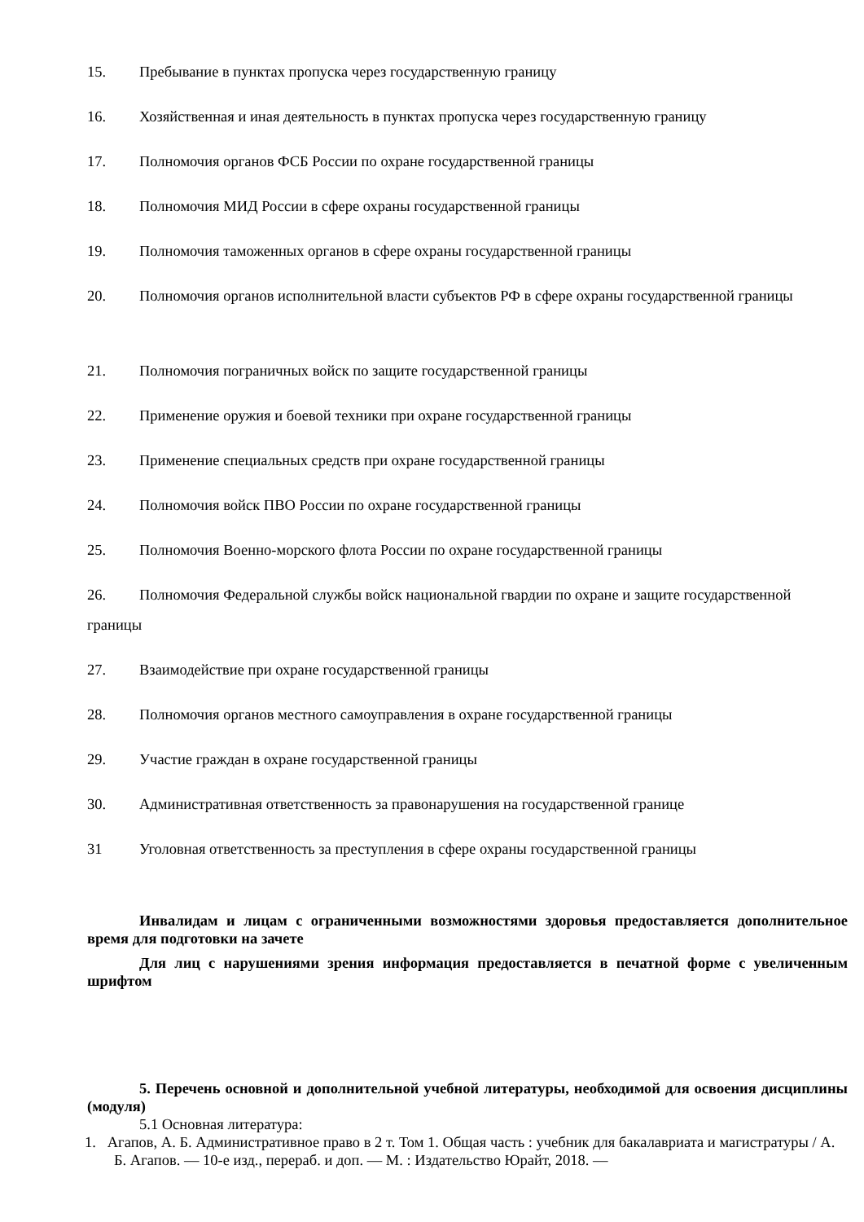15. Пребывание в пунктах пропуска через государственную границу
16. Хозяйственная и иная деятельность в пунктах пропуска через государственную границу
17. Полномочия органов ФСБ России по охране государственной границы
18. Полномочия МИД России в сфере охраны государственной границы
19. Полномочия таможенных органов в сфере охраны государственной границы
20. Полномочия органов исполнительной власти субъектов РФ в сфере охраны государственной границы
21. Полномочия пограничных войск по защите государственной границы
22. Применение оружия и боевой техники при охране государственной границы
23. Применение специальных средств при охране государственной границы
24. Полномочия войск ПВО России по охране государственной границы
25. Полномочия Военно-морского флота России по охране государственной границы
26. Полномочия Федеральной службы войск национальной гвардии по охране и защите государственной границы
27. Взаимодействие при охране государственной границы
28. Полномочия органов местного самоуправления в охране государственной границы
29. Участие граждан в охране государственной границы
30. Административная ответственность за правонарушения на государственной границе
31 Уголовная ответственность за преступления в сфере охраны государственной границы
Инвалидам и лицам с ограниченными возможностями здоровья предоставляется дополнительное время для подготовки на зачете
Для лиц с нарушениями зрения информация предоставляется в печатной форме с увеличенным шрифтом
5. Перечень основной и дополнительной учебной литературы, необходимой для освоения дисциплины (модуля)
5.1 Основная литература:
1. Агапов, А. Б. Административное право в 2 т. Том 1. Общая часть : учебник для бакалавриата и магистратуры / А. Б. Агапов. — 10-е изд., перераб. и доп. — М. : Издательство Юрайт, 2018. —